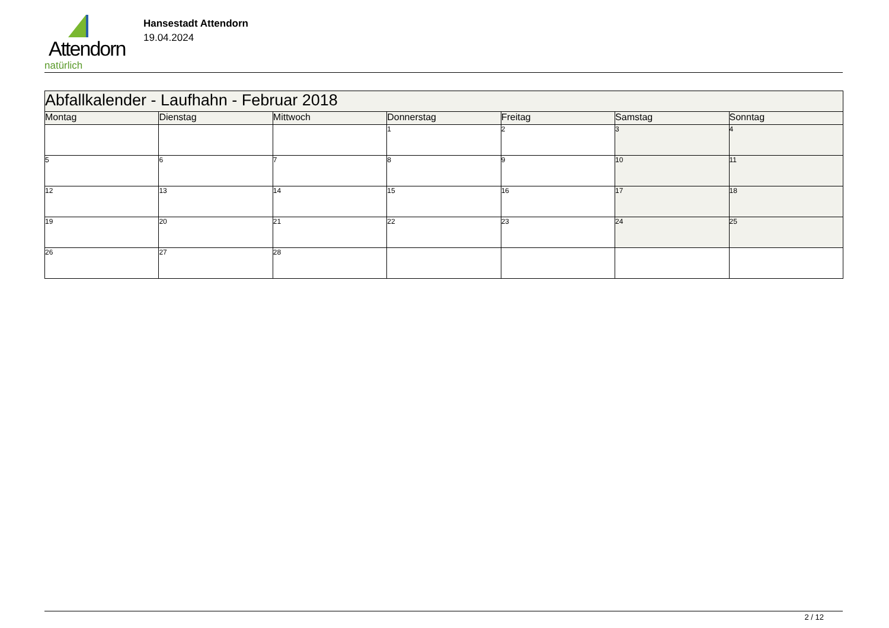Attendorn
natürlich
Hansestadt Attendorn
19.04.2024
| Abfallkalender - Laufhahn - Februar 2018 | | | | | | |
| Montag | Dienstag | Mittwoch | Donnerstag | Freitag | Samstag | Sonntag |
| | | | 1 | 2 | 3 | 4 |
| 5 | 6 | 7 | 8 | 9 | 10 | 11 |
| 12 | 13 | 14 | 15 | 16 | 17 | 18 |
| 19 | 20 | 21 | 22 | 23 | 24 | 25 |
| 26 | 27 | 28 | | | | |
2 / 12